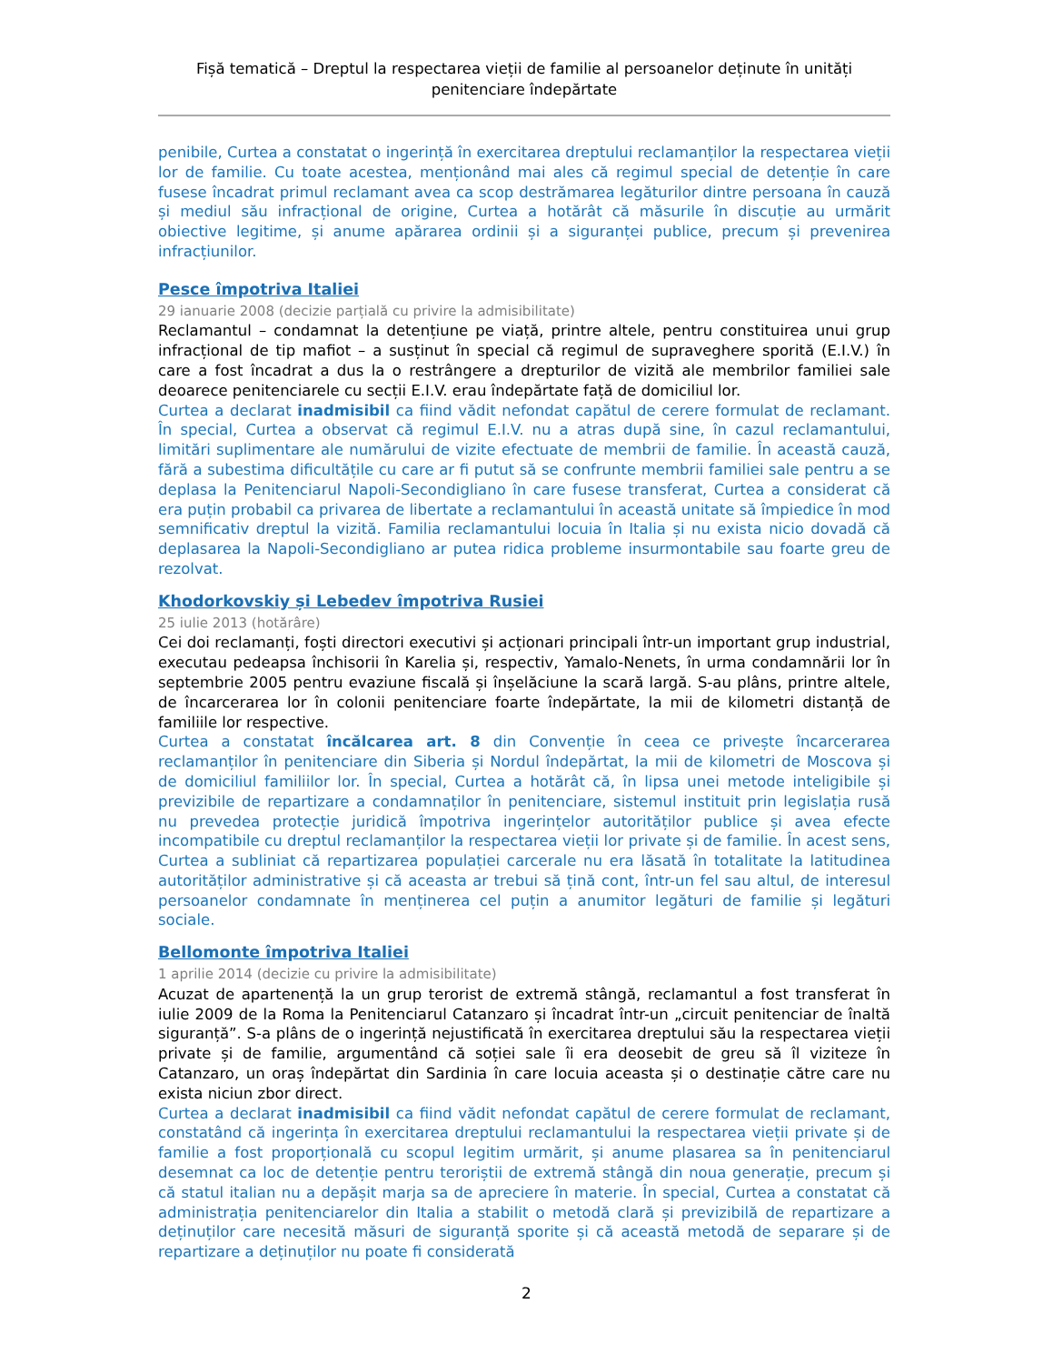Fișă tematică – Dreptul la respectarea vieții de familie al persoanelor deținute în unități penitenciare îndepărtate
penibile, Curtea a constatat o ingerință în exercitarea dreptului reclamanților la respectarea vieții lor de familie. Cu toate acestea, menționând mai ales că regimul special de detenție în care fusese încadrat primul reclamant avea ca scop destrămarea legăturilor dintre persoana în cauză și mediul său infracțional de origine, Curtea a hotărât că măsurile în discuție au urmărit obiective legitime, și anume apărarea ordinii și a siguranței publice, precum și prevenirea infracțiunilor.
Pesce împotriva Italiei
29 ianuarie 2008 (decizie parțială cu privire la admisibilitate)
Reclamantul – condamnat la detențiune pe viață, printre altele, pentru constituirea unui grup infracțional de tip mafiot – a susținut în special că regimul de supraveghere sporită (E.I.V.) în care a fost încadrat a dus la o restrângere a drepturilor de vizită ale membrilor familiei sale deoarece penitenciarele cu secții E.I.V. erau îndepărtate față de domiciliul lor.
Curtea a declarat inadmisibil ca fiind vădit nefondat capătul de cerere formulat de reclamant. În special, Curtea a observat că regimul E.I.V. nu a atras după sine, în cazul reclamantului, limitări suplimentare ale numărului de vizite efectuate de membrii de familie. În această cauză, fără a subestima dificultățile cu care ar fi putut să se confrunte membrii familiei sale pentru a se deplasa la Penitenciarul Napoli-Secondigliano în care fusese transferat, Curtea a considerat că era puțin probabil ca privarea de libertate a reclamantului în această unitate să împiedice în mod semnificativ dreptul la vizită. Familia reclamantului locuia în Italia și nu exista nicio dovadă că deplasarea la Napoli-Secondigliano ar putea ridica probleme insurmontabile sau foarte greu de rezolvat.
Khodorkovskiy și Lebedev împotriva Rusiei
25 iulie 2013 (hotărâre)
Cei doi reclamanți, foști directori executivi și acționari principali într-un important grup industrial, executau pedeapsa închisorii în Karelia și, respectiv, Yamalo-Nenets, în urma condamnării lor în septembrie 2005 pentru evaziune fiscală și înșelăciune la scară largă. S-au plâns, printre altele, de încarcerarea lor în colonii penitenciare foarte îndepărtate, la mii de kilometri distanță de familiile lor respective.
Curtea a constatat încălcarea art. 8 din Convenție în ceea ce privește încarcerarea reclamanților în penitenciare din Siberia și Nordul îndepărtat, la mii de kilometri de Moscova și de domiciliul familiilor lor. În special, Curtea a hotărât că, în lipsa unei metode inteligibile și previzibile de repartizare a condamnaților în penitenciare, sistemul instituit prin legislația rusă nu prevedea protecție juridică împotriva ingerințelor autorităților publice și avea efecte incompatibile cu dreptul reclamanților la respectarea vieții lor private și de familie. În acest sens, Curtea a subliniat că repartizarea populației carcerale nu era lăsată în totalitate la latitudinea autorităților administrative și că aceasta ar trebui să țină cont, într-un fel sau altul, de interesul persoanelor condamnate în menținerea cel puțin a anumitor legături de familie și legături sociale.
Bellomonte împotriva Italiei
1 aprilie 2014 (decizie cu privire la admisibilitate)
Acuzat de apartenență la un grup terorist de extremă stângă, reclamantul a fost transferat în iulie 2009 de la Roma la Penitenciarul Catanzaro și încadrat într-un „circuit penitenciar de înaltă siguranță”. S-a plâns de o ingerință nejustificată în exercitarea dreptului său la respectarea vieții private și de familie, argumentând că soției sale îi era deosebit de greu să îl viziteze în Catanzaro, un oraș îndepărtat din Sardinia în care locuia aceasta și o destinație către care nu exista niciun zbor direct.
Curtea a declarat inadmisibil ca fiind vădit nefondat capătul de cerere formulat de reclamant, constatând că ingerința în exercitarea dreptului reclamantului la respectarea vieții private și de familie a fost proporțională cu scopul legitim urmărit, și anume plasarea sa în penitenciarul desemnat ca loc de detenție pentru teroriștii de extremă stângă din noua generație, precum și că statul italian nu a depășit marja sa de apreciere în materie. În special, Curtea a constatat că administrația penitenciarelor din Italia a stabilit o metodă clară și previzibilă de repartizare a deținuților care necesită măsuri de siguranță sporite și că această metodă de separare și de repartizare a deținuților nu poate fi considerată
2